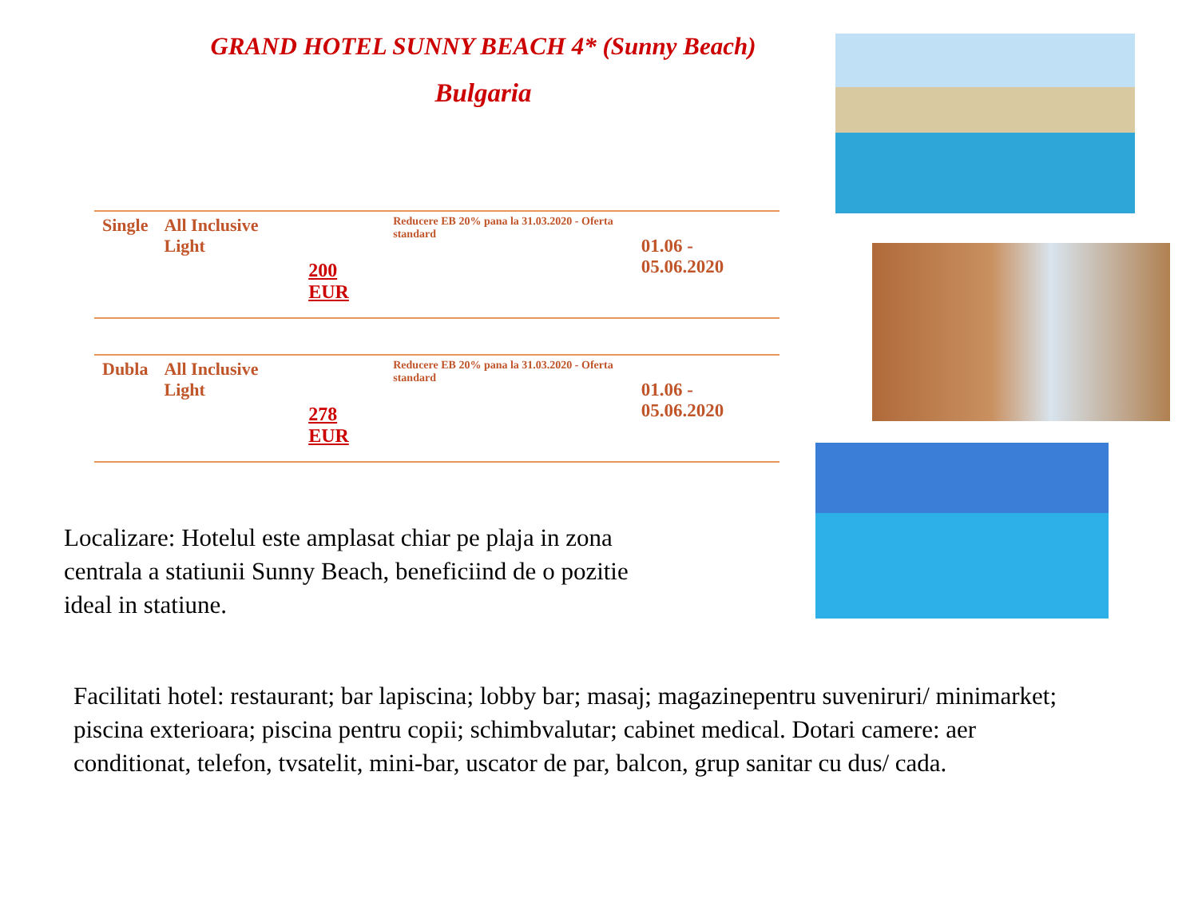GRAND HOTEL SUNNY BEACH 4* (Sunny Beach)
Bulgaria
| Single | All Inclusive Light | 200 EUR | Reducere EB 20% pana la 31.03.2020 - Oferta standard | 01.06 - 05.06.2020 |
| Dubla | All Inclusive Light | 278 EUR | Reducere EB 20% pana la 31.03.2020 - Oferta standard | 01.06 - 05.06.2020 |
Localizare: Hotelul este amplasat chiar pe plaja in zona centrala a statiunii Sunny Beach, beneficiind de o pozitie ideal in statiune.
Facilitati hotel: restaurant; bar lapiscina; lobby bar; masaj; magazinepentru suveniruri/ minimarket; piscina exterioara; piscina pentru copii; schimbvalutar; cabinet medical. Dotari camere: aer conditionat, telefon, tvsatelit, mini-bar, uscator de par, balcon, grup sanitar cu dus/ cada.